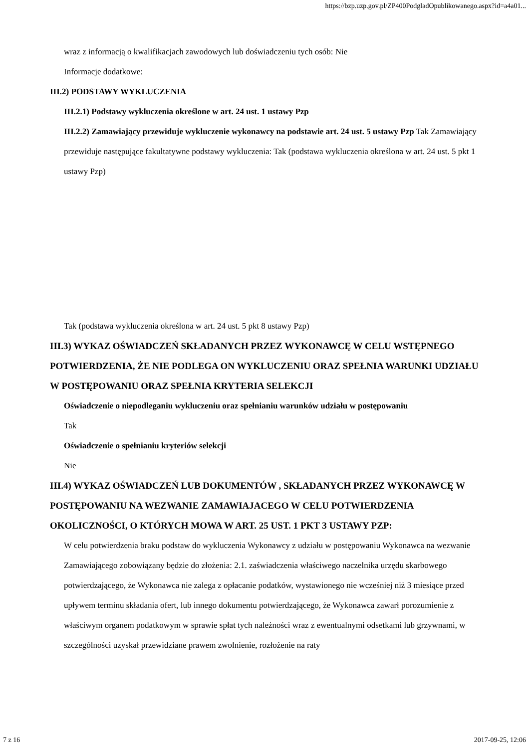https://bzp.uzp.gov.pl/ZP400PodgladOpublikowanego.aspx?id=a4a01...
wraz z informacją o kwalifikacjach zawodowych lub doświadczeniu tych osób: Nie
Informacje dodatkowe:
III.2) PODSTAWY WYKLUCZENIA
III.2.1) Podstawy wykluczenia określone w art. 24 ust. 1 ustawy Pzp
III.2.2) Zamawiający przewiduje wykluczenie wykonawcy na podstawie art. 24 ust. 5 ustawy Pzp Tak Zamawiający przewiduje następujące fakultatywne podstawy wykluczenia: Tak (podstawa wykluczenia określona w art. 24 ust. 5 pkt 1 ustawy Pzp)
Tak (podstawa wykluczenia określona w art. 24 ust. 5 pkt 8 ustawy Pzp)
III.3) WYKAZ OŚWIADCZEŃ SKŁADANYCH PRZEZ WYKONAWCĘ W CELU WSTĘPNEGO POTWIERDZENIA, ŻE NIE PODLEGA ON WYKLUCZENIU ORAZ SPEŁNIA WARUNKI UDZIAŁU W POSTĘPOWANIU ORAZ SPEŁNIA KRYTERIA SELEKCJI
Oświadczenie o niepodleganiu wykluczeniu oraz spełnianiu warunków udziału w postępowaniu
Tak
Oświadczenie o spełnianiu kryteriów selekcji
Nie
III.4) WYKAZ OŚWIADCZEŃ LUB DOKUMENTÓW , SKŁADANYCH PRZEZ WYKONAWCĘ W POSTĘPOWANIU NA WEZWANIE ZAMAWIAJACEGO W CELU POTWIERDZENIA OKOLICZNOŚCI, O KTÓRYCH MOWA W ART. 25 UST. 1 PKT 3 USTAWY PZP:
W celu potwierdzenia braku podstaw do wykluczenia Wykonawcy z udziału w postępowaniu Wykonawca na wezwanie Zamawiającego zobowiązany będzie do złożenia: 2.1. zaświadczenia właściwego naczelnika urzędu skarbowego potwierdzającego, że Wykonawca nie zalega z opłacanie podatków, wystawionego nie wcześniej niż 3 miesiące przed upływem terminu składania ofert, lub innego dokumentu potwierdzającego, że Wykonawca zawarł porozumienie z właściwym organem podatkowym w sprawie spłat tych należności wraz z ewentualnymi odsetkami lub grzywnami, w szczególności uzyskał przewidziane prawem zwolnienie, rozłożenie na raty
7 z 16 2017-09-25, 12:06